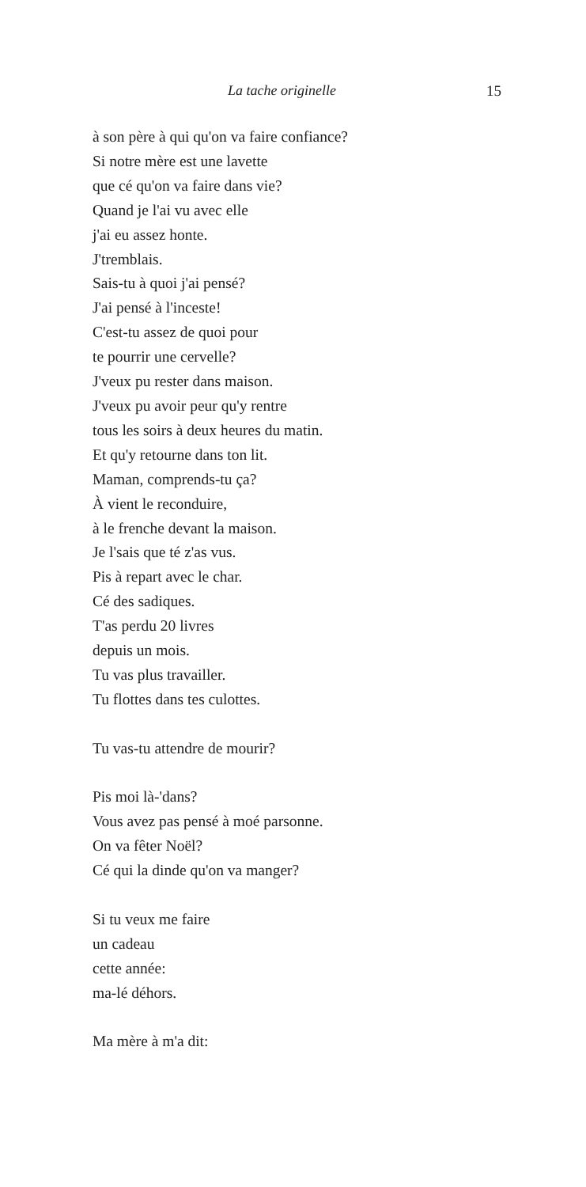La tache originelle 15
à son père à qui qu'on va faire confiance?
Si notre mère est une lavette
que cé qu'on va faire dans vie?
Quand je l'ai vu avec elle
j'ai eu assez honte.
J'tremblais.
Sais-tu à quoi j'ai pensé?
J'ai pensé à l'inceste!
C'est-tu assez de quoi pour
te pourrir une cervelle?
J'veux pu rester dans maison.
J'veux pu avoir peur qu'y rentre
tous les soirs à deux heures du matin.
Et qu'y retourne dans ton lit.
Maman, comprends-tu ça?
À vient le reconduire,
à le frenche devant la maison.
Je l'sais que té z'as vus.
Pis à repart avec le char.
Cé des sadiques.
T'as perdu 20 livres
depuis un mois.
Tu vas plus travailler.
Tu flottes dans tes culottes.
Tu vas-tu attendre de mourir?
Pis moi là-'dans?
Vous avez pas pensé à moé parsonne.
On va fêter Noël?
Cé qui la dinde qu'on va manger?
Si tu veux me faire
un cadeau
cette année:
ma-lé déhors.
Ma mère à m'a dit: